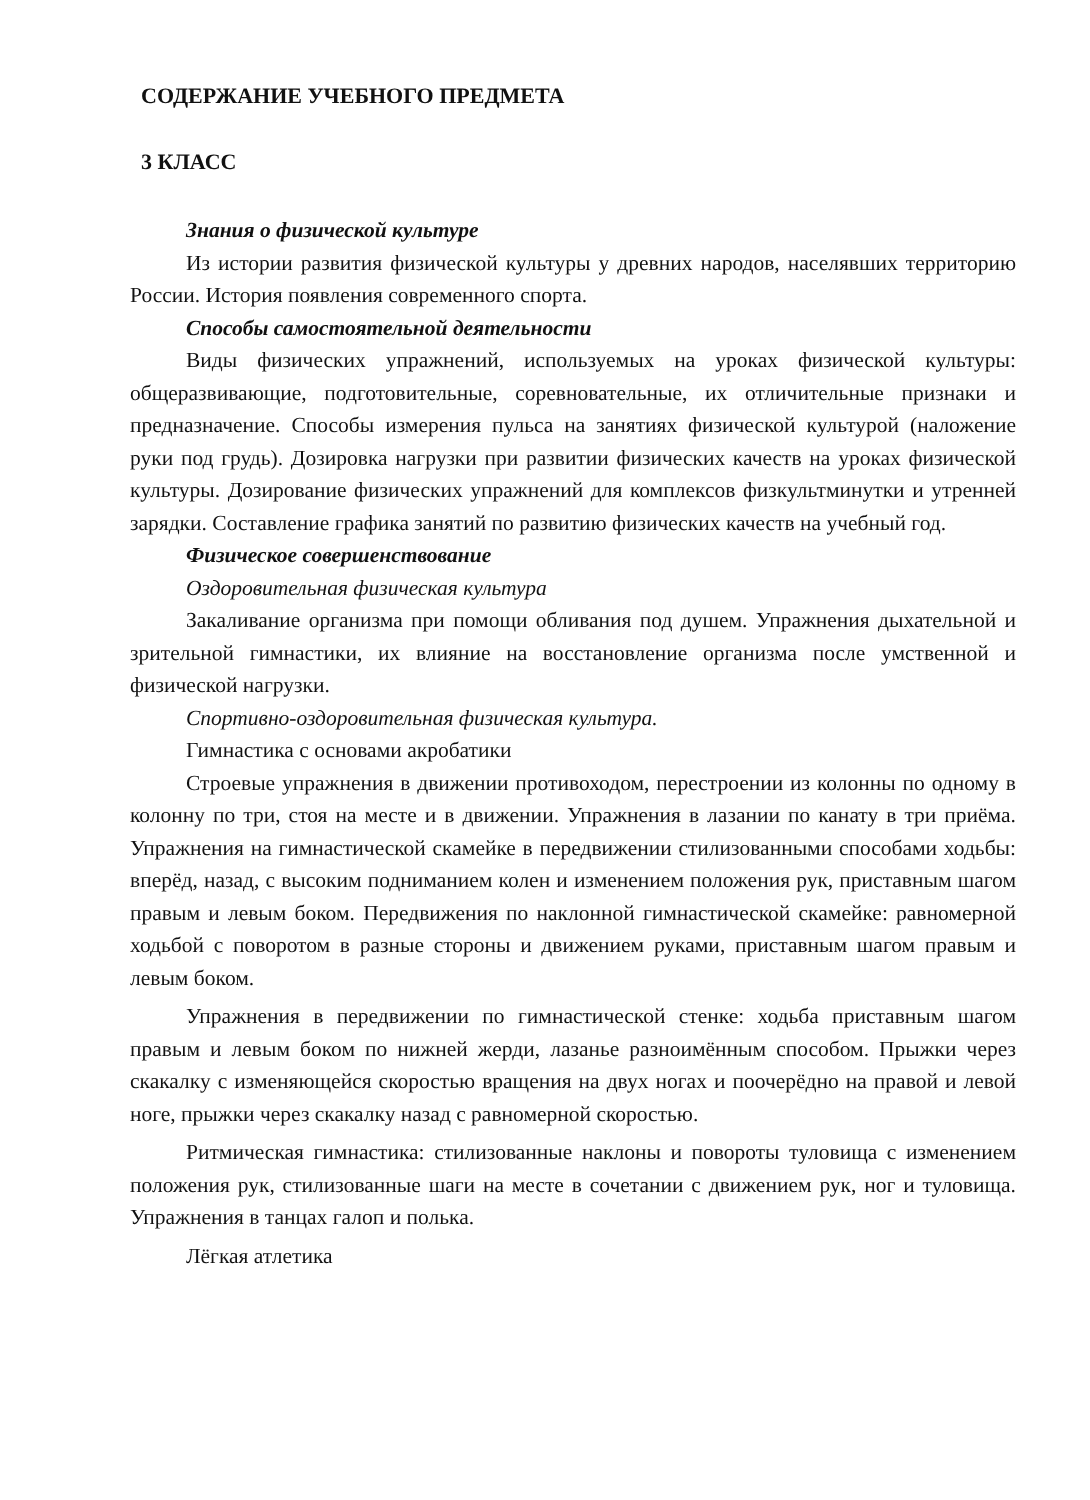СОДЕРЖАНИЕ УЧЕБНОГО ПРЕДМЕТА
3 КЛАСС
Знания о физической культуре
Из истории развития физической культуры у древних народов, населявших территорию России. История появления современного спорта.
Способы самостоятельной деятельности
Виды физических упражнений, используемых на уроках физической культуры: общеразвивающие, подготовительные, соревновательные, их отличительные признаки и предназначение. Способы измерения пульса на занятиях физической культурой (наложение руки под грудь). Дозировка нагрузки при развитии физических качеств на уроках физической культуры. Дозирование физических упражнений для комплексов физкультминутки и утренней зарядки. Составление графика занятий по развитию физических качеств на учебный год.
Физическое совершенствование
Оздоровительная физическая культура
Закаливание организма при помощи обливания под душем. Упражнения дыхательной и зрительной гимнастики, их влияние на восстановление организма после умственной и физической нагрузки.
Спортивно-оздоровительная физическая культура.
Гимнастика с основами акробатики
Строевые упражнения в движении противоходом, перестроении из колонны по одному в колонну по три, стоя на месте и в движении. Упражнения в лазании по канату в три приёма. Упражнения на гимнастической скамейке в передвижении стилизованными способами ходьбы: вперёд, назад, с высоким подниманием колен и изменением положения рук, приставным шагом правым и левым боком. Передвижения по наклонной гимнастической скамейке: равномерной ходьбой с поворотом в разные стороны и движением руками, приставным шагом правым и левым боком.
Упражнения в передвижении по гимнастической стенке: ходьба приставным шагом правым и левым боком по нижней жерди, лазанье разноимённым способом. Прыжки через скакалку с изменяющейся скоростью вращения на двух ногах и поочерёдно на правой и левой ноге, прыжки через скакалку назад с равномерной скоростью.
Ритмическая гимнастика: стилизованные наклоны и повороты туловища с изменением положения рук, стилизованные шаги на месте в сочетании с движением рук, ног и туловища. Упражнения в танцах галоп и полька.
Лёгкая атлетика